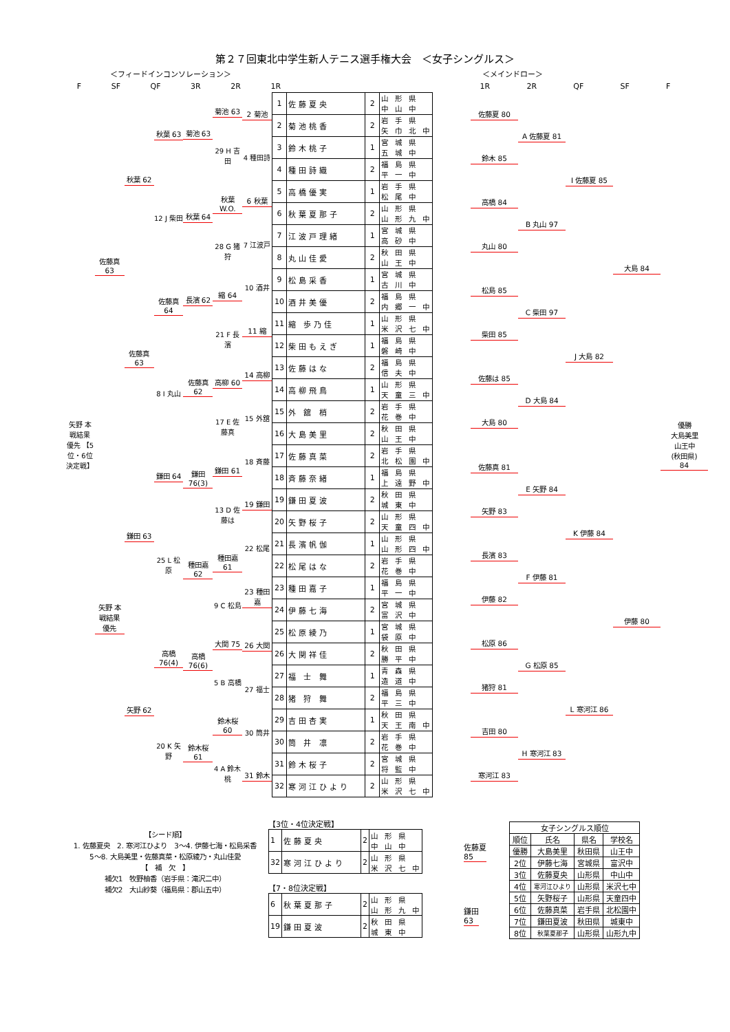第２７回東北中学生新人テニス選手権大会　＜女子シングルス＞
＜フィードインコンソレーション＞ ＜メインドロー＞
F SF QF 3R 2R 1R 1R 2R QF SF F
矢野 本戦結果 優先 【5位・6位決定戦】
佐藤真 63
矢野 本戦結果 優先
秋葉 62
佐藤真 63
鎌田 63
矢野 62
秋葉 63
12 J 柴田
佐藤真 64
8 I 丸山
鎌田 64
25 L 松原
高橋 76(4)
20 K 矢野
菊池 63
秋葉 64
長濱 62
佐藤真 62
鎌田 76(3)
種田嘉 62
高橋 76(6)
鈴木桜 61
菊池 63
29 H 吉田
秋葉 W.O.
28 G 猪狩
縮 64
21 F 長濱
高柳 60
17 E 佐藤真
鎌田 61
13 D 佐藤は
種田嘉 61
9 C 松島
大関 75
5 B 高橋
鈴木桜 60
4 A 鈴木桃
2 菊池
4 種田詩
6 秋葉
7 江波戸
10 酒井
11 縮
14 高柳
15 外舘
18 斉藤
19 鎌田
22 松尾
23 種田嘉
26 大関
27 福士
30 筒井
31 鈴木
| 1 | 佐藤夏央 | 2 | 山 形 県 中 山 中 |
| 2 | 菊池桃香 | 2 | 岩 手 県 矢 巾 北 中 |
| 3 | 鈴木桃子 | 1 | 宮 城 県 五 城 中 |
| 4 | 種田詩織 | 2 | 福 島 県 平 一 中 |
| 5 | 高橋優実 | 1 | 岩 手 県 松 尾 中 |
| 6 | 秋葉夏那子 | 2 | 山 形 県 山 形 九 中 |
| 7 | 江波戸理緒 | 1 | 宮 城 県 高 砂 中 |
| 8 | 丸山佳愛 | 2 | 秋 田 県 山 王 中 |
| 9 | 松島采香 | 1 | 宮 城 県 古 川 中 |
| 10 | 酒井美優 | 2 | 福 島 県 内 郷 一 中 |
| 11 | 縮 歩乃佳 | 1 | 山 形 県 米 沢 七 中 |
| 12 | 柴田もえぎ | 1 | 福 島 県 磐 崎 中 |
| 13 | 佐藤はな | 2 | 福 島 県 信 夫 中 |
| 14 | 高柳飛鳥 | 1 | 山 形 県 天 童 三 中 |
| 15 | 外 舘 梢 | 2 | 岩 手 県 花 巻 中 |
| 16 | 大島美里 | 2 | 秋 田 県 山 王 中 |
| 17 | 佐藤真菜 | 2 | 岩 手 県 北 松 園 中 |
| 18 | 斉藤奈緒 | 1 | 福 島 県 上 遠 野 中 |
| 19 | 鎌田夏波 | 2 | 秋 田 県 城 東 中 |
| 20 | 矢野桜子 | 2 | 山 形 県 天 童 四 中 |
| 21 | 長濱帆伽 | 1 | 山 形 県 山 形 四 中 |
| 22 | 松尾はな | 2 | 岩 手 県 花 巻 中 |
| 23 | 種田嘉子 | 1 | 福 島 県 平 一 中 |
| 24 | 伊藤七海 | 2 | 宮 城 県 富 沢 中 |
| 25 | 松原綾乃 | 1 | 宮 城 県 袋 原 中 |
| 26 | 大関祥佳 | 2 | 秋 田 県 勝 平 中 |
| 27 | 福 士 舞 | 1 | 青 森 県 造 道 中 |
| 28 | 猪 狩 舞 | 2 | 福 島 県 平 三 中 |
| 29 | 吉田杏実 | 1 | 秋 田 県 天 王 南 中 |
| 30 | 筒 井 凛 | 2 | 岩 手 県 花 巻 中 |
| 31 | 鈴木桜子 | 2 | 宮 城 県 将 監 中 |
| 32 | 寒河江ひより | 2 | 山 形 県 米 沢 七 中 |
佐藤夏 80
鈴木 85
高橋 84
丸山 80
松島 85
柴田 85
佐藤は 85
大島 80
佐藤真 81
矢野 83
長濱 83
伊藤 82
松原 86
猪狩 81
吉田 80
寒河江 83
A 佐藤夏 81
B 丸山 97
C 柴田 97
D 大島 84
E 矢野 84
F 伊藤 81
G 松原 85
H 寒河江 83
I 佐藤夏 85
J 大島 82
K 伊藤 84
L 寒河江 86
大島 84
伊藤 80
優勝
大島美里
山王中
(秋田県)
84
【シード順】
1. 佐藤夏央　2. 寒河江ひより　3～4. 伊藤七海・松島采香
5～8. 大島美里・佐藤真菜・松原綾乃・丸山佳愛
【　補　欠　】
補欠1　牧野柚香（岩手県：滝沢二中）
補欠2　大山紗葵（福島県：郡山五中）
【3位・4位決定戦】
| 1 | 佐藤夏央 | 2 | 山 形 県 中 山 中 |
| 32 | 寒河江ひより | 2 | 山 形 県 米 沢 七 中 |
佐藤夏
85
【7・8位決定戦】
| 6 | 秋葉夏那子 | 2 | 山 形 県 山 形 九 中 |
| 19 | 鎌田夏波 | 2 | 秋 田 県 城 東 中 |
鎌田
63
| 女子シングルス順位 | | | |
| --- | --- | --- | --- |
| 順位 | 氏名 | 県名 | 学校名 |
| 優勝 | 大島美里 | 秋田県 | 山王中 |
| 2位 | 伊藤七海 | 宮城県 | 富沢中 |
| 3位 | 佐藤夏央 | 山形県 | 中山中 |
| 4位 | 寒河江ひより | 山形県 | 米沢七中 |
| 5位 | 矢野桜子 | 山形県 | 天童四中 |
| 6位 | 佐藤真菜 | 岩手県 | 北松園中 |
| 7位 | 鎌田夏波 | 秋田県 | 城東中 |
| 8位 | 秋葉夏那子 | 山形県 | 山形九中 |